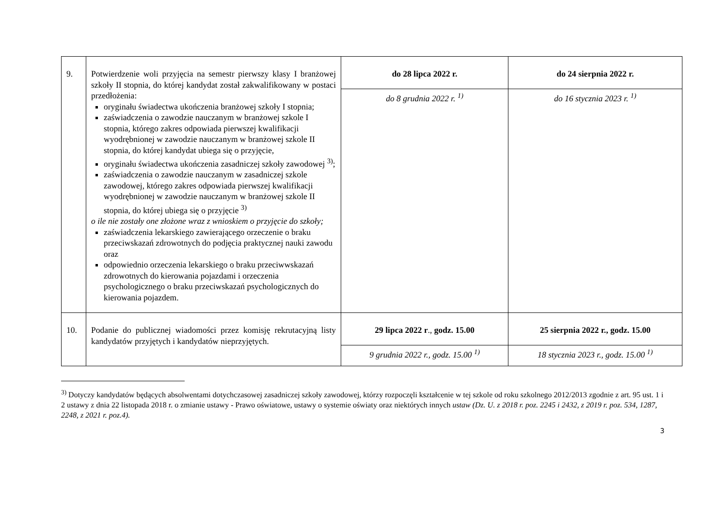| 9. | Potwierdzenie woli przyjęcia na semestr pierwszy klasy I branżowej szkoły II stopnia, do której kandydat został zakwalifikowany w postaci przedłożenia: oryginału świadectwa ukończenia branżowej szkoły I stopnia; zaświadczenia o zawodzie nauczanym w branżowej szkole I stopnia, którego zakres odpowiada pierwszej kwalifikacji wyodrębnionej w zawodzie nauczanym w branżowej szkole II stopnia, do której kandydat ubiega się o przyjęcie, oryginału świadectwa ukończenia zasadniczej szkoły zawodowej <sup>3)</sup>; zaświadczenia o zawodzie nauczanym w zasadniczej szkole zawodowej, którego zakres odpowiada pierwszej kwalifikacji wyodrębnionej w zawodzie nauczanym w branżowej szkole II stopnia, do której ubiega się o przyjęcie <sup>3)</sup> o ile nie zostały one złożone wraz z wnioskiem o przyjęcie do szkoły; zaświadczenia lekarskiego zawierającego orzeczenie o braku przeciwskazań zdrowotnych do podjęcia praktycznej nauki zawodu oraz odpowiednio orzeczenia lekarskiego o braku przeciwwskazań zdrowotnych do kierowania pojazdami i orzeczenia psychologicznego o braku przeciwskazań psychologicznych do kierowania pojazdem. | do 28 lipca 2022 r. | do 24 sierpnia 2022 r. |
| | | do 8 grudnia 2022 r. <sup>1)</sup> | do 16 stycznia 2023 r. <sup>1)</sup> |
| 10. | Podanie do publicznej wiadomości przez komisję rekrutacyjną listy kandydatów przyjętych i kandydatów nieprzyjętych. | 29 lipca 2022 r ., godz. 15.00 | 25 sierpnia 2022 r., godz. 15.00 |
| | | 9 grudnia 2022 r., godz. 15.00 <sup>1)</sup> | 18 stycznia 2023 r., godz. 15.00 <sup>1)</sup> |
<sup>3)</sup> Dotyczy kandydatów będących absolwentami dotychczasowej zasadniczej szkoły zawodowej, którzy rozpoczęli kształcenie w tej szkole od roku szkolnego 2012/2013 zgodnie z art. 95 ust. 1 i 2 ustawy z dnia 22 listopada 2018 r. o zmianie ustawy - Prawo oświatowe, ustawy o systemie oświaty oraz niektórych innych ustaw (Dz. U. z 2018 r. poz. 2245 i 2432, z 2019 r. poz. 534, 1287, 2248, z 2021 r. poz.4).
3